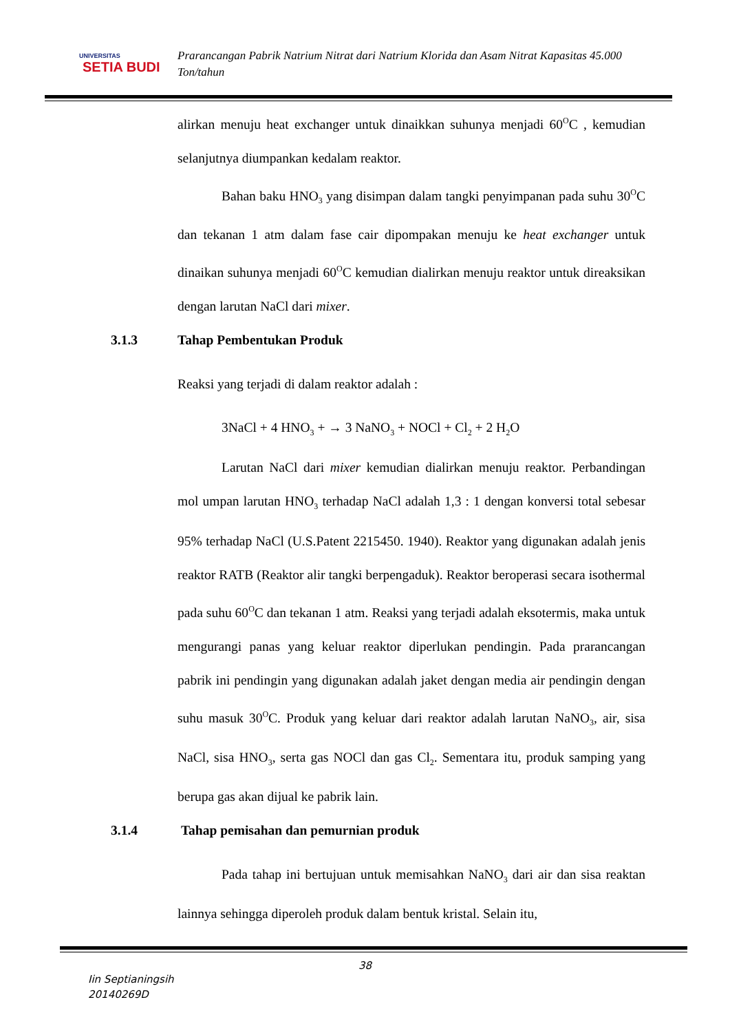UNIVERSITAS
SETIA BUDI
Prarancangan Pabrik Natrium Nitrat dari Natrium Klorida dan Asam Nitrat Kapasitas 45.000 Ton/tahun
alirkan menuju heat exchanger untuk dinaikkan suhunya menjadi 60<sup>O</sup>C , kemudian selanjutnya diumpankan kedalam reaktor.
Bahan baku HNO<sub>3</sub> yang disimpan dalam tangki penyimpanan pada suhu 30<sup>O</sup>C dan tekanan 1 atm dalam fase cair dipompakan menuju ke heat exchanger untuk dinaikan suhunya menjadi 60<sup>O</sup>C kemudian dialirkan menuju reaktor untuk direaksikan dengan larutan NaCl dari mixer.
3.1.3 Tahap Pembentukan Produk
Reaksi yang terjadi di dalam reaktor adalah :
3NaCl + 4 HNO<sub>3</sub> + → 3 NaNO<sub>3</sub> + NOCl + Cl<sub>2</sub> + 2 H<sub>2</sub>O
Larutan NaCl dari mixer kemudian dialirkan menuju reaktor. Perbandingan mol umpan larutan HNO<sub>3</sub> terhadap NaCl adalah 1,3 : 1 dengan konversi total sebesar 95% terhadap NaCl (U.S.Patent 2215450. 1940). Reaktor yang digunakan adalah jenis reaktor RATB (Reaktor alir tangki berpengaduk). Reaktor beroperasi secara isothermal pada suhu 60<sup>O</sup>C dan tekanan 1 atm. Reaksi yang terjadi adalah eksotermis, maka untuk mengurangi panas yang keluar reaktor diperlukan pendingin. Pada prarancangan pabrik ini pendingin yang digunakan adalah jaket dengan media air pendingin dengan suhu masuk 30<sup>O</sup>C. Produk yang keluar dari reaktor adalah larutan NaNO<sub>3</sub>, air, sisa NaCl, sisa HNO<sub>3</sub>, serta gas NOCl dan gas Cl<sub>2</sub>. Sementara itu, produk samping yang berupa gas akan dijual ke pabrik lain.
3.1.4 Tahap pemisahan dan pemurnian produk
Pada tahap ini bertujuan untuk memisahkan NaNO<sub>3</sub> dari air dan sisa reaktan lainnya sehingga diperoleh produk dalam bentuk kristal. Selain itu,
38
Iin Septianingsih
20140269D